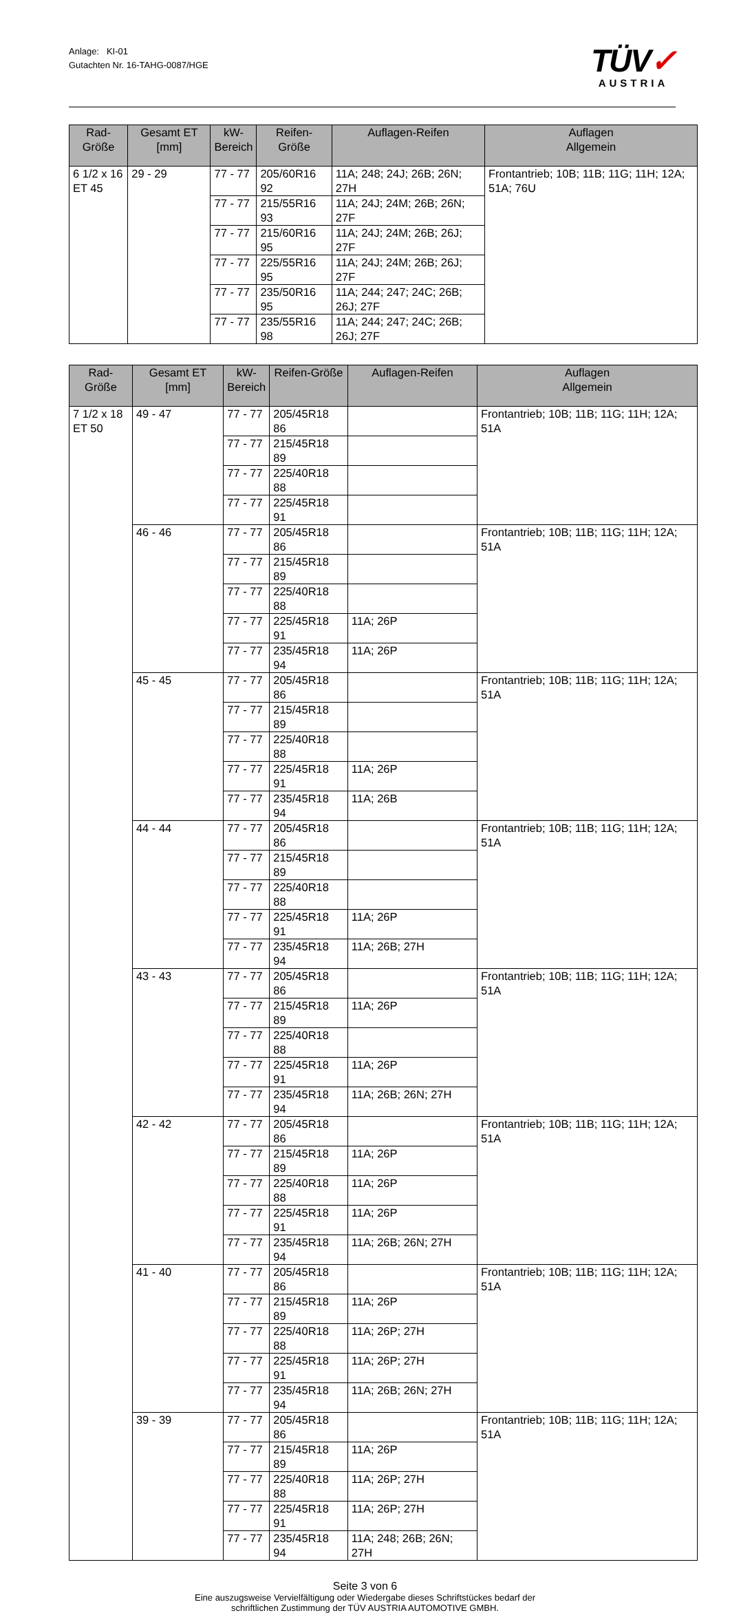Anlage: KI-01
Gutachten Nr. 16-TAHG-0087/HGE
TÜV✓
AUSTRIA
| Rad-Größe | Gesamt ET [mm] | kW- Bereich | Reifen-Größe | Auflagen-Reifen | Auflagen Allgemein |
| --- | --- | --- | --- | --- | --- |
| 6 1/2 x 16 ET 45 | 29 - 29 | 77 - 77 | 205/60R16 92 | 11A; 248; 24J; 26B; 26N; 27H | Frontantrieb; 10B; 11B; 11G; 11H; 12A; 51A; 76U |
| | | 77 - 77 | 215/55R16 93 | 11A; 24J; 24M; 26B; 26N; 27F | |
| | | 77 - 77 | 215/60R16 95 | 11A; 24J; 24M; 26B; 26J; 27F | |
| | | 77 - 77 | 225/55R16 95 | 11A; 24J; 24M; 26B; 26J; 27F | |
| | | 77 - 77 | 235/50R16 95 | 11A; 244; 247; 24C; 26B; 26J; 27F | |
| | | 77 - 77 | 235/55R16 98 | 11A; 244; 247; 24C; 26B; 26J; 27F | |
| Rad-Größe | Gesamt ET [mm] | kW- Bereich | Reifen-Größe | Auflagen-Reifen | Auflagen Allgemein |
| --- | --- | --- | --- | --- | --- |
| 7 1/2 x 18 ET 50 | 49 - 47 | 77 - 77 | 205/45R18 86 | | Frontantrieb; 10B; 11B; 11G; 11H; 12A; 51A |
| | | 77 - 77 | 215/45R18 89 | | |
| | | 77 - 77 | 225/40R18 88 | | |
| | | 77 - 77 | 225/45R18 91 | | |
| | 46 - 46 | 77 - 77 | 205/45R18 86 | | Frontantrieb; 10B; 11B; 11G; 11H; 12A; 51A |
| | | 77 - 77 | 215/45R18 89 | | |
| | | 77 - 77 | 225/40R18 88 | | |
| | | 77 - 77 | 225/45R18 91 | 11A; 26P | |
| | | 77 - 77 | 235/45R18 94 | 11A; 26P | |
| | 45 - 45 | 77 - 77 | 205/45R18 86 | | Frontantrieb; 10B; 11B; 11G; 11H; 12A; 51A |
| | | 77 - 77 | 215/45R18 89 | | |
| | | 77 - 77 | 225/40R18 88 | | |
| | | 77 - 77 | 225/45R18 91 | 11A; 26P | |
| | | 77 - 77 | 235/45R18 94 | 11A; 26B | |
| | 44 - 44 | 77 - 77 | 205/45R18 86 | | Frontantrieb; 10B; 11B; 11G; 11H; 12A; 51A |
| | | 77 - 77 | 215/45R18 89 | | |
| | | 77 - 77 | 225/40R18 88 | | |
| | | 77 - 77 | 225/45R18 91 | 11A; 26P | |
| | | 77 - 77 | 235/45R18 94 | 11A; 26B; 27H | |
| | 43 - 43 | 77 - 77 | 205/45R18 86 | | Frontantrieb; 10B; 11B; 11G; 11H; 12A; 51A |
| | | 77 - 77 | 215/45R18 89 | 11A; 26P | |
| | | 77 - 77 | 225/40R18 88 | | |
| | | 77 - 77 | 225/45R18 91 | 11A; 26P | |
| | | 77 - 77 | 235/45R18 94 | 11A; 26B; 26N; 27H | |
| | 42 - 42 | 77 - 77 | 205/45R18 86 | | Frontantrieb; 10B; 11B; 11G; 11H; 12A; 51A |
| | | 77 - 77 | 215/45R18 89 | 11A; 26P | |
| | | 77 - 77 | 225/40R18 88 | 11A; 26P | |
| | | 77 - 77 | 225/45R18 91 | 11A; 26P | |
| | | 77 - 77 | 235/45R18 94 | 11A; 26B; 26N; 27H | |
| | 41 - 40 | 77 - 77 | 205/45R18 86 | | Frontantrieb; 10B; 11B; 11G; 11H; 12A; 51A |
| | | 77 - 77 | 215/45R18 89 | 11A; 26P | |
| | | 77 - 77 | 225/40R18 88 | 11A; 26P; 27H | |
| | | 77 - 77 | 225/45R18 91 | 11A; 26P; 27H | |
| | | 77 - 77 | 235/45R18 94 | 11A; 26B; 26N; 27H | |
| | 39 - 39 | 77 - 77 | 205/45R18 86 | | Frontantrieb; 10B; 11B; 11G; 11H; 12A; 51A |
| | | 77 - 77 | 215/45R18 89 | 11A; 26P | |
| | | 77 - 77 | 225/40R18 88 | 11A; 26P; 27H | |
| | | 77 - 77 | 225/45R18 91 | 11A; 26P; 27H | |
| | | 77 - 77 | 235/45R18 94 | 11A; 248; 26B; 26N; 27H | |
Seite 3 von 6
Eine auszugsweise Vervielfältigung oder Wiedergabe dieses Schriftstückes bedarf der
schriftlichen Zustimmung der TÜV AUSTRIA AUTOMOTIVE GMBH.